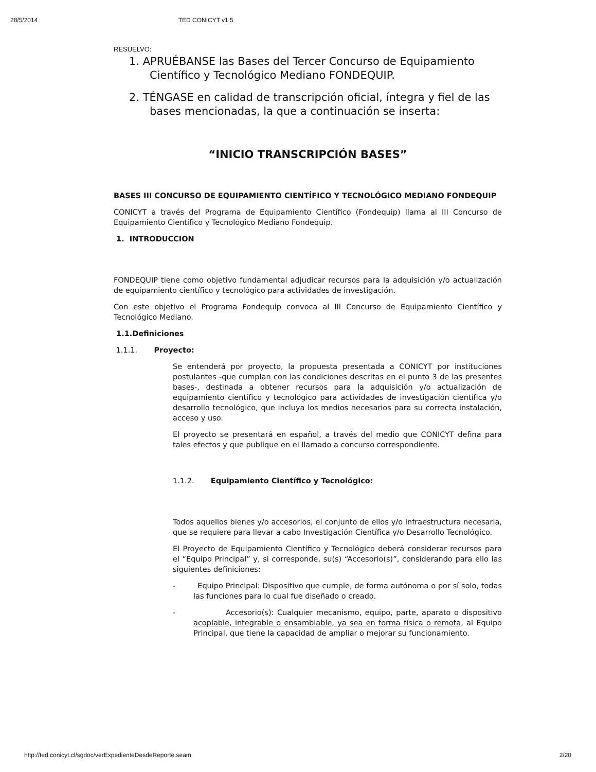28/5/2014 TED CONICYT v1.5
RESUELVO:
1. APRUÉBANSE las Bases del Tercer Concurso de Equipamiento Científico y Tecnológico Mediano FONDEQUIP.
2. TÉNGASE en calidad de transcripción oficial, íntegra y fiel de las bases mencionadas, la que a continuación se inserta:
“INICIO TRANSCRIPCIÓN BASES”
BASES III CONCURSO DE EQUIPAMIENTO CIENTÍFICO Y TECNOLÓGICO MEDIANO FONDEQUIP
CONICYT a través del Programa de Equipamiento Científico (Fondequip) llama al III Concurso de Equipamiento Científico y Tecnológico Mediano Fondequip.
1. INTRODUCCION
FONDEQUIP tiene como objetivo fundamental adjudicar recursos para la adquisición y/o actualización de equipamiento científico y tecnológico para actividades de investigación.
Con este objetivo el Programa Fondequip convoca al III Concurso de Equipamiento Científico y Tecnológico Mediano.
1.1.Definiciones
1.1.1. Proyecto:
Se entenderá por proyecto, la propuesta presentada a CONICYT por instituciones postulantes -que cumplan con las condiciones descritas en el punto 3 de las presentes bases-, destinada a obtener recursos para la adquisición y/o actualización de equipamiento científico y tecnológico para actividades de investigación científica y/o desarrollo tecnológico, que incluya los medios necesarios para su correcta instalación, acceso y uso.
El proyecto se presentará en español, a través del medio que CONICYT defina para tales efectos y que publique en el llamado a concurso correspondiente.
1.1.2. Equipamiento Científico y Tecnológico:
Todos aquellos bienes y/o accesorios, el conjunto de ellos y/o infraestructura necesaria, que se requiere para llevar a cabo Investigación Científica y/o Desarrollo Tecnológico.
El Proyecto de Equipamiento Científico y Tecnológico deberá considerar recursos para el “Equipo Principal” y, si corresponde, su(s) “Accesorio(s)”, considerando para ello las siguientes definiciones:
- Equipo Principal: Dispositivo que cumple, de forma autónoma o por sí solo, todas las funciones para lo cual fue diseñado o creado.
- Accesorio(s): Cualquier mecanismo, equipo, parte, aparato o dispositivo acoplable, integrable o ensamblable, ya sea en forma física o remota, al Equipo Principal, que tiene la capacidad de ampliar o mejorar su funcionamiento.
http://ted.conicyt.cl/sgdoc/verExpedienteDesdeReporte.seam 2/20